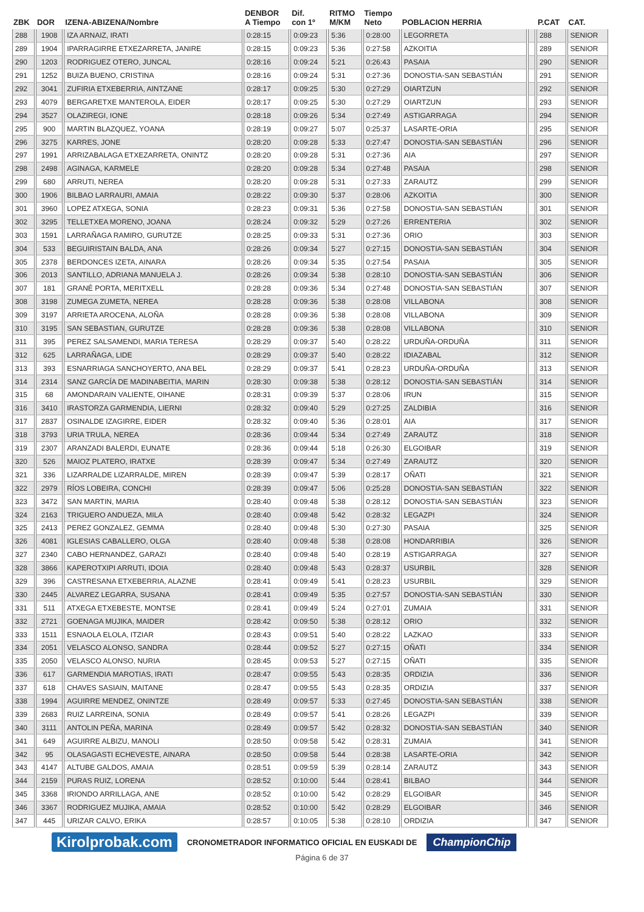| ZBK | DOR | IZENA-ABIZENA/Nombre | DENBOR A Tiempo | Dif. con 1º | RITMO M/KM | Tiempo Neto | POBLACION HERRIA | | P.CAT | CAT. |
| --- | --- | --- | --- | --- | --- | --- | --- | --- | --- | --- |
| 288 | 1908 | IZA ARNAIZ, IRATI | 0:28:15 | 0:09:23 | 5:36 | 0:28:00 | LEGORRETA | | 288 | SENIOR |
| 289 | 1904 | IPARRAGIRRE ETXEZARRETA, JANIRE | 0:28:15 | 0:09:23 | 5:36 | 0:27:58 | AZKOITIA | | 289 | SENIOR |
| 290 | 1203 | RODRIGUEZ OTERO, JUNCAL | 0:28:16 | 0:09:24 | 5:21 | 0:26:43 | PASAIA | | 290 | SENIOR |
| 291 | 1252 | BUIZA BUENO, CRISTINA | 0:28:16 | 0:09:24 | 5:31 | 0:27:36 | DONOSTIA-SAN SEBASTIÁN | | 291 | SENIOR |
| 292 | 3041 | ZUFIRIA ETXEBERRIA, AINTZANE | 0:28:17 | 0:09:25 | 5:30 | 0:27:29 | OIARTZUN | | 292 | SENIOR |
| 293 | 4079 | BERGARETXE MANTEROLA, EIDER | 0:28:17 | 0:09:25 | 5:30 | 0:27:29 | OIARTZUN | | 293 | SENIOR |
| 294 | 3527 | OLAZIREGI, IONE | 0:28:18 | 0:09:26 | 5:34 | 0:27:49 | ASTIGARRAGA | | 294 | SENIOR |
| 295 | 900 | MARTIN BLAZQUEZ, YOANA | 0:28:19 | 0:09:27 | 5:07 | 0:25:37 | LASARTE-ORIA | | 295 | SENIOR |
| 296 | 3275 | KARRES, JONE | 0:28:20 | 0:09:28 | 5:33 | 0:27:47 | DONOSTIA-SAN SEBASTIÁN | | 296 | SENIOR |
| 297 | 1991 | ARRIZABALAGA ETXEZARRETA, ONINTZ | 0:28:20 | 0:09:28 | 5:31 | 0:27:36 | AIA | | 297 | SENIOR |
| 298 | 2498 | AGINAGA, KARMELE | 0:28:20 | 0:09:28 | 5:34 | 0:27:48 | PASAIA | | 298 | SENIOR |
| 299 | 680 | ARRUTI, NEREA | 0:28:20 | 0:09:28 | 5:31 | 0:27:33 | ZARAUTZ | | 299 | SENIOR |
| 300 | 1906 | BILBAO LARRAURI, AMAIA | 0:28:22 | 0:09:30 | 5:37 | 0:28:06 | AZKOITIA | | 300 | SENIOR |
| 301 | 3960 | LOPEZ ATXEGA, SONIA | 0:28:23 | 0:09:31 | 5:36 | 0:27:58 | DONOSTIA-SAN SEBASTIÁN | | 301 | SENIOR |
| 302 | 3295 | TELLETXEA MORENO, JOANA | 0:28:24 | 0:09:32 | 5:29 | 0:27:26 | ERRENTERIA | | 302 | SENIOR |
| 303 | 1591 | LARRAÑAGA RAMIRO, GURUTZE | 0:28:25 | 0:09:33 | 5:31 | 0:27:36 | ORIO | | 303 | SENIOR |
| 304 | 533 | BEGUIRISTAIN BALDA, ANA | 0:28:26 | 0:09:34 | 5:27 | 0:27:15 | DONOSTIA-SAN SEBASTIÁN | | 304 | SENIOR |
| 305 | 2378 | BERDONCES IZETA, AINARA | 0:28:26 | 0:09:34 | 5:35 | 0:27:54 | PASAIA | | 305 | SENIOR |
| 306 | 2013 | SANTILLO, ADRIANA MANUELA J. | 0:28:26 | 0:09:34 | 5:38 | 0:28:10 | DONOSTIA-SAN SEBASTIÁN | | 306 | SENIOR |
| 307 | 181 | GRANÉ PORTA, MERITXELL | 0:28:28 | 0:09:36 | 5:34 | 0:27:48 | DONOSTIA-SAN SEBASTIÁN | | 307 | SENIOR |
| 308 | 3198 | ZUMEGA ZUMETA, NEREA | 0:28:28 | 0:09:36 | 5:38 | 0:28:08 | VILLABONA | | 308 | SENIOR |
| 309 | 3197 | ARRIETA AROCENA, ALOÑA | 0:28:28 | 0:09:36 | 5:38 | 0:28:08 | VILLABONA | | 309 | SENIOR |
| 310 | 3195 | SAN SEBASTIAN, GURUTZE | 0:28:28 | 0:09:36 | 5:38 | 0:28:08 | VILLABONA | | 310 | SENIOR |
| 311 | 395 | PEREZ SALSAMENDI, MARIA TERESA | 0:28:29 | 0:09:37 | 5:40 | 0:28:22 | URDUÑA-ORDUÑA | | 311 | SENIOR |
| 312 | 625 | LARRAÑAGA, LIDE | 0:28:29 | 0:09:37 | 5:40 | 0:28:22 | IDIAZABAL | | 312 | SENIOR |
| 313 | 393 | ESNARRIAGA SANCHOYERTO, ANA BEL | 0:28:29 | 0:09:37 | 5:41 | 0:28:23 | URDUÑA-ORDUÑA | | 313 | SENIOR |
| 314 | 2314 | SANZ GARCÍA DE MADINABEITIA, MARIN | 0:28:30 | 0:09:38 | 5:38 | 0:28:12 | DONOSTIA-SAN SEBASTIÁN | | 314 | SENIOR |
| 315 | 68 | AMONDARAIN VALIENTE, OIHANE | 0:28:31 | 0:09:39 | 5:37 | 0:28:06 | IRUN | | 315 | SENIOR |
| 316 | 3410 | IRASTORZA GARMENDIA, LIERNI | 0:28:32 | 0:09:40 | 5:29 | 0:27:25 | ZALDIBIA | | 316 | SENIOR |
| 317 | 2837 | OSINALDE IZAGIRRE, EIDER | 0:28:32 | 0:09:40 | 5:36 | 0:28:01 | AIA | | 317 | SENIOR |
| 318 | 3793 | URIA TRULA, NEREA | 0:28:36 | 0:09:44 | 5:34 | 0:27:49 | ZARAUTZ | | 318 | SENIOR |
| 319 | 2307 | ARANZADI BALERDI, EUNATE | 0:28:36 | 0:09:44 | 5:18 | 0:26:30 | ELGOIBAR | | 319 | SENIOR |
| 320 | 526 | MAIOZ PLATERO, IRATXE | 0:28:39 | 0:09:47 | 5:34 | 0:27:49 | ZARAUTZ | | 320 | SENIOR |
| 321 | 336 | LIZARRALDE LIZARRALDE, MIREN | 0:28:39 | 0:09:47 | 5:39 | 0:28:17 | OÑATI | | 321 | SENIOR |
| 322 | 2979 | RÍOS LOBEIRA, CONCHI | 0:28:39 | 0:09:47 | 5:06 | 0:25:28 | DONOSTIA-SAN SEBASTIÁN | | 322 | SENIOR |
| 323 | 3472 | SAN MARTIN, MARIA | 0:28:40 | 0:09:48 | 5:38 | 0:28:12 | DONOSTIA-SAN SEBASTIÁN | | 323 | SENIOR |
| 324 | 2163 | TRIGUERO ANDUEZA, MILA | 0:28:40 | 0:09:48 | 5:42 | 0:28:32 | LEGAZPI | | 324 | SENIOR |
| 325 | 2413 | PEREZ GONZALEZ, GEMMA | 0:28:40 | 0:09:48 | 5:30 | 0:27:30 | PASAIA | | 325 | SENIOR |
| 326 | 4081 | IGLESIAS CABALLERO, OLGA | 0:28:40 | 0:09:48 | 5:38 | 0:28:08 | HONDARRIBIA | | 326 | SENIOR |
| 327 | 2340 | CABO HERNANDEZ, GARAZI | 0:28:40 | 0:09:48 | 5:40 | 0:28:19 | ASTIGARRAGA | | 327 | SENIOR |
| 328 | 3866 | KAPEROTXIPI ARRUTI, IDOIA | 0:28:40 | 0:09:48 | 5:43 | 0:28:37 | USURBIL | | 328 | SENIOR |
| 329 | 396 | CASTRESANA ETXEBERRIA, ALAZNE | 0:28:41 | 0:09:49 | 5:41 | 0:28:23 | USURBIL | | 329 | SENIOR |
| 330 | 2445 | ALVAREZ LEGARRA, SUSANA | 0:28:41 | 0:09:49 | 5:35 | 0:27:57 | DONOSTIA-SAN SEBASTIÁN | | 330 | SENIOR |
| 331 | 511 | ATXEGA ETXEBESTE, MONTSE | 0:28:41 | 0:09:49 | 5:24 | 0:27:01 | ZUMAIA | | 331 | SENIOR |
| 332 | 2721 | GOENAGA MUJIKA, MAIDER | 0:28:42 | 0:09:50 | 5:38 | 0:28:12 | ORIO | | 332 | SENIOR |
| 333 | 1511 | ESNAOLA ELOLA, ITZIAR | 0:28:43 | 0:09:51 | 5:40 | 0:28:22 | LAZKAO | | 333 | SENIOR |
| 334 | 2051 | VELASCO ALONSO, SANDRA | 0:28:44 | 0:09:52 | 5:27 | 0:27:15 | OÑATI | | 334 | SENIOR |
| 335 | 2050 | VELASCO ALONSO, NURIA | 0:28:45 | 0:09:53 | 5:27 | 0:27:15 | OÑATI | | 335 | SENIOR |
| 336 | 617 | GARMENDIA MAROTIAS, IRATI | 0:28:47 | 0:09:55 | 5:43 | 0:28:35 | ORDIZIA | | 336 | SENIOR |
| 337 | 618 | CHAVES SASIAIN, MAITANE | 0:28:47 | 0:09:55 | 5:43 | 0:28:35 | ORDIZIA | | 337 | SENIOR |
| 338 | 1994 | AGUIRRE MENDEZ, ONINTZE | 0:28:49 | 0:09:57 | 5:33 | 0:27:45 | DONOSTIA-SAN SEBASTIÁN | | 338 | SENIOR |
| 339 | 2683 | RUIZ LARREINA, SONIA | 0:28:49 | 0:09:57 | 5:41 | 0:28:26 | LEGAZPI | | 339 | SENIOR |
| 340 | 3111 | ANTOLIN PEÑA, MARINA | 0:28:49 | 0:09:57 | 5:42 | 0:28:32 | DONOSTIA-SAN SEBASTIÁN | | 340 | SENIOR |
| 341 | 649 | AGUIRRE ALBIZU, MANOLI | 0:28:50 | 0:09:58 | 5:42 | 0:28:31 | ZUMAIA | | 341 | SENIOR |
| 342 | 95 | OLASAGASTI ECHEVESTE, AINARA | 0:28:50 | 0:09:58 | 5:44 | 0:28:38 | LASARTE-ORIA | | 342 | SENIOR |
| 343 | 4147 | ALTUBE GALDOS, AMAIA | 0:28:51 | 0:09:59 | 5:39 | 0:28:14 | ZARAUTZ | | 343 | SENIOR |
| 344 | 2159 | PURAS RUIZ, LORENA | 0:28:52 | 0:10:00 | 5:44 | 0:28:41 | BILBAO | | 344 | SENIOR |
| 345 | 3368 | IRIONDO ARRILLAGA, ANE | 0:28:52 | 0:10:00 | 5:42 | 0:28:29 | ELGOIBAR | | 345 | SENIOR |
| 346 | 3367 | RODRIGUEZ MUJIKA, AMAIA | 0:28:52 | 0:10:00 | 5:42 | 0:28:29 | ELGOIBAR | | 346 | SENIOR |
| 347 | 445 | URIZAR CALVO, ERIKA | 0:28:57 | 0:10:05 | 5:38 | 0:28:10 | ORDIZIA | | 347 | SENIOR |
Kirolprobak.com CRONOMETRADOR INFORMATICO OFICIAL EN EUSKADI DE ChampionChip
Página 6 de 37